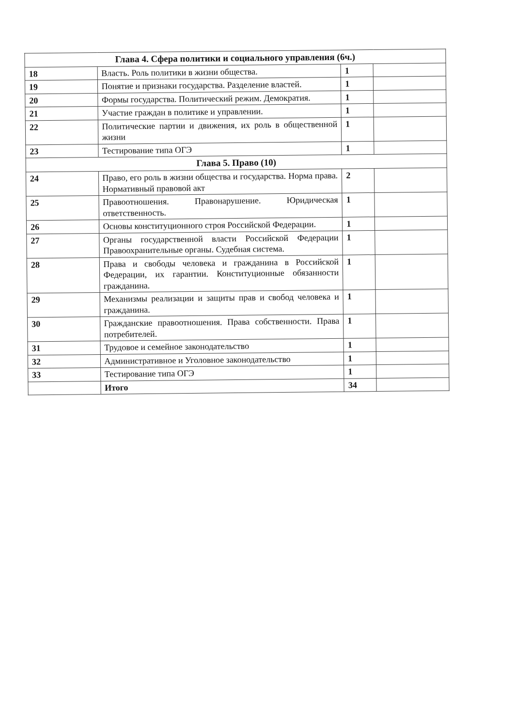| Глава 4. Сфера политики и социального управления (6ч.) | | | |
| 18 | Власть. Роль политики в жизни общества. | 1 | |
| 19 | Понятие и признаки государства. Разделение властей. | 1 | |
| 20 | Формы государства. Политический режим. Демократия. | 1 | |
| 21 | Участие граждан в политике и управлении. | 1 | |
| 22 | Политические партии и движения, их роль в общественной жизни | 1 | |
| 23 | Тестирование типа ОГЭ | 1 | |
| Глава 5. Право (10) | | | |
| 24 | Право, его роль в жизни общества и государства. Норма права. Нормативный правовой акт | 2 | |
| 25 | Правоотношения. Правонарушение. Юридическая ответственность. | 1 | |
| 26 | Основы конституционного строя Российской Федерации. | 1 | |
| 27 | Органы государственной власти Российской Федерации Правоохранительные органы. Судебная система. | 1 | |
| 28 | Права и свободы человека и гражданина в Российской Федерации, их гарантии. Конституционные обязанности гражданина. | 1 | |
| 29 | Механизмы реализации и защиты прав и свобод человека и гражданина. | 1 | |
| 30 | Гражданские правоотношения. Права собственности. Права потребителей. | 1 | |
| 31 | Трудовое и семейное законодательство | 1 | |
| 32 | Административное и Уголовное законодательство | 1 | |
| 33 | Тестирование типа ОГЭ | 1 | |
| | Итого | 34 | |